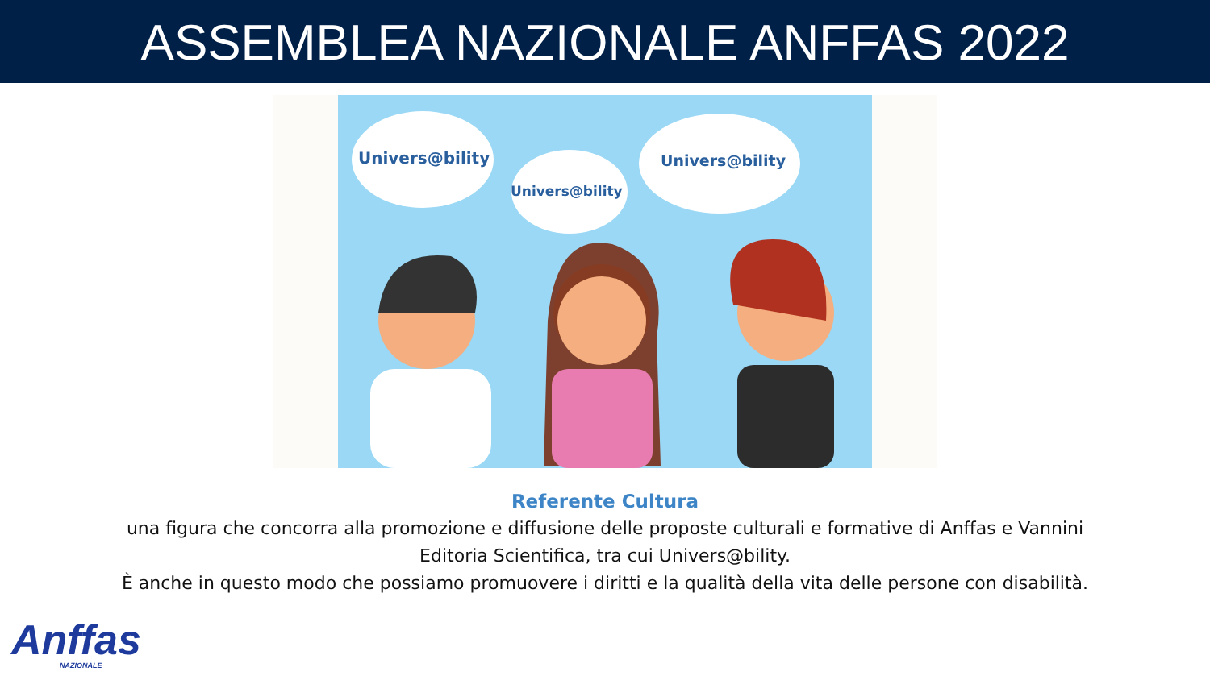ASSEMBLEA NAZIONALE ANFFAS 2022
Univers@bility
Univers@bility
Univers@bility
Referente Cultura
una figura che concorra alla promozione e diffusione delle proposte culturali e formative di Anffas e Vannini
Editoria Scientifica, tra cui Univers@bility.
È anche in questo modo che possiamo promuovere i diritti e la qualità della vita delle persone con disabilità.
Anffas
NAZIONALE